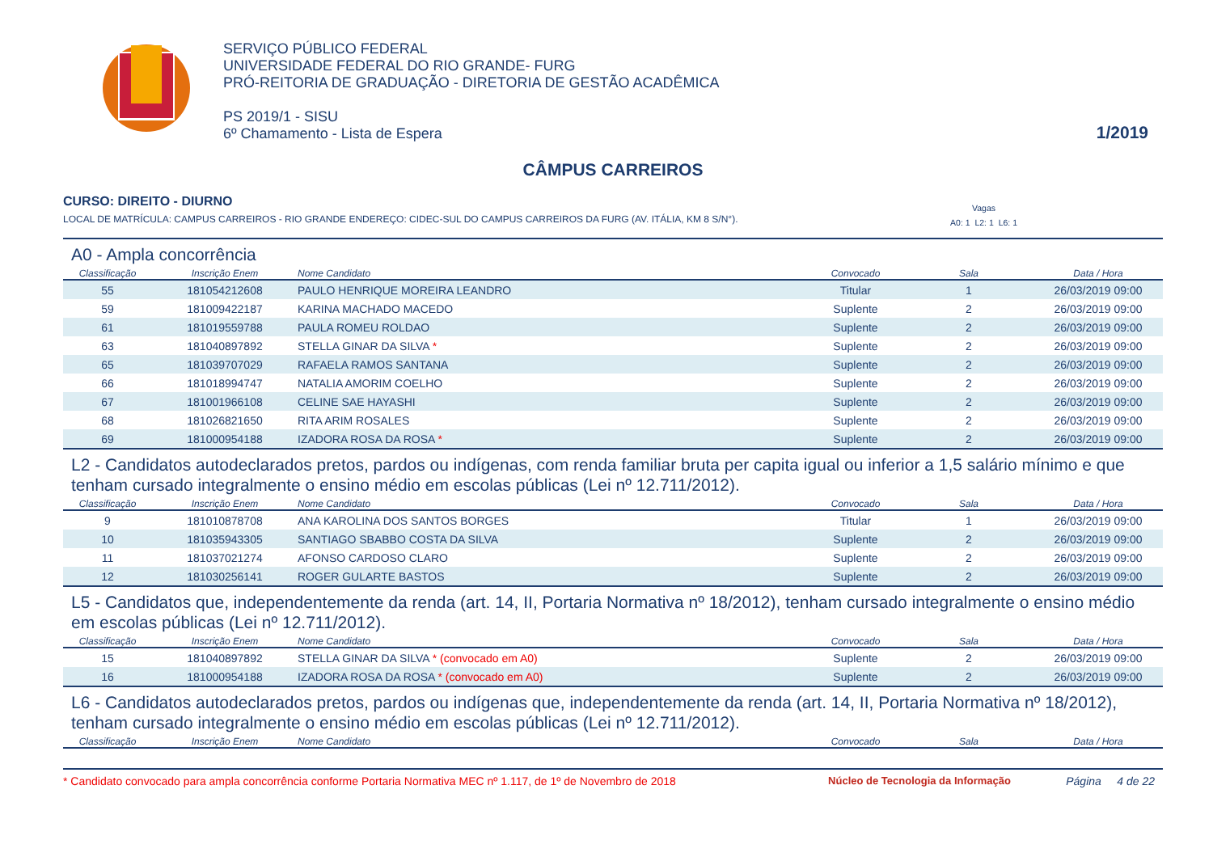SERVIÇO PÚBLICO FEDERAL
UNIVERSIDADE FEDERAL DO RIO GRANDE- FURG
PRÓ-REITORIA DE GRADUAÇÃO - DIRETORIA DE GESTÃO ACADÊMICA
PS 2019/1 - SISU
6º Chamamento - Lista de Espera
1/2019
CÂMPUS CARREIROS
CURSO: DIREITO - DIURNO
LOCAL DE MATRÍCULA: CAMPUS CARREIROS - RIO GRANDE ENDEREÇO: CIDEC-SUL DO CAMPUS CARREIROS DA FURG (AV. ITÁLIA, KM 8 S/N°). Vagas
A0: 1 L2: 1 L6: 1
A0 - Ampla concorrência
| Classificação | Inscrição Enem | Nome Candidato | Convocado | Sala | Data / Hora |
| --- | --- | --- | --- | --- | --- |
| 55 | 181054212608 | PAULO HENRIQUE MOREIRA LEANDRO | Titular | 1 | 26/03/2019 09:00 |
| 59 | 181009422187 | KARINA MACHADO MACEDO | Suplente | 2 | 26/03/2019 09:00 |
| 61 | 181019559788 | PAULA ROMEU ROLDAO | Suplente | 2 | 26/03/2019 09:00 |
| 63 | 181040897892 | STELLA GINAR DA SILVA * | Suplente | 2 | 26/03/2019 09:00 |
| 65 | 181039707029 | RAFAELA RAMOS SANTANA | Suplente | 2 | 26/03/2019 09:00 |
| 66 | 181018994747 | NATALIA AMORIM COELHO | Suplente | 2 | 26/03/2019 09:00 |
| 67 | 181001966108 | CELINE SAE HAYASHI | Suplente | 2 | 26/03/2019 09:00 |
| 68 | 181026821650 | RITA ARIM ROSALES | Suplente | 2 | 26/03/2019 09:00 |
| 69 | 181000954188 | IZADORA ROSA DA ROSA * | Suplente | 2 | 26/03/2019 09:00 |
L2 - Candidatos autodeclarados pretos, pardos ou indígenas, com renda familiar bruta per capita igual ou inferior a 1,5 salário mínimo e que tenham cursado integralmente o ensino médio em escolas públicas (Lei nº 12.711/2012).
| Classificação | Inscrição Enem | Nome Candidato | Convocado | Sala | Data / Hora |
| --- | --- | --- | --- | --- | --- |
| 9 | 181010878708 | ANA KAROLINA DOS SANTOS BORGES | Titular | 1 | 26/03/2019 09:00 |
| 10 | 181035943305 | SANTIAGO SBABBO COSTA DA SILVA | Suplente | 2 | 26/03/2019 09:00 |
| 11 | 181037021274 | AFONSO CARDOSO CLARO | Suplente | 2 | 26/03/2019 09:00 |
| 12 | 181030256141 | ROGER GULARTE BASTOS | Suplente | 2 | 26/03/2019 09:00 |
L5 - Candidatos que, independentemente da renda (art. 14, II, Portaria Normativa nº 18/2012), tenham cursado integralmente o ensino médio em escolas públicas (Lei nº 12.711/2012).
| Classificação | Inscrição Enem | Nome Candidato | Convocado | Sala | Data / Hora |
| --- | --- | --- | --- | --- | --- |
| 15 | 181040897892 | STELLA GINAR DA SILVA * (convocado em A0) | Suplente | 2 | 26/03/2019 09:00 |
| 16 | 181000954188 | IZADORA ROSA DA ROSA * (convocado em A0) | Suplente | 2 | 26/03/2019 09:00 |
L6 - Candidatos autodeclarados pretos, pardos ou indígenas que, independentemente da renda (art. 14, II, Portaria Normativa nº 18/2012), tenham cursado integralmente o ensino médio em escolas públicas (Lei nº 12.711/2012).
| Classificação | Inscrição Enem | Nome Candidato | Convocado | Sala | Data / Hora |
| --- | --- | --- | --- | --- | --- |
* Candidato convocado para ampla concorrência conforme Portaria Normativa MEC nº 1.117, de 1º de Novembro de 2018 Núcleo de Tecnologia da Informação Página 4 de 22